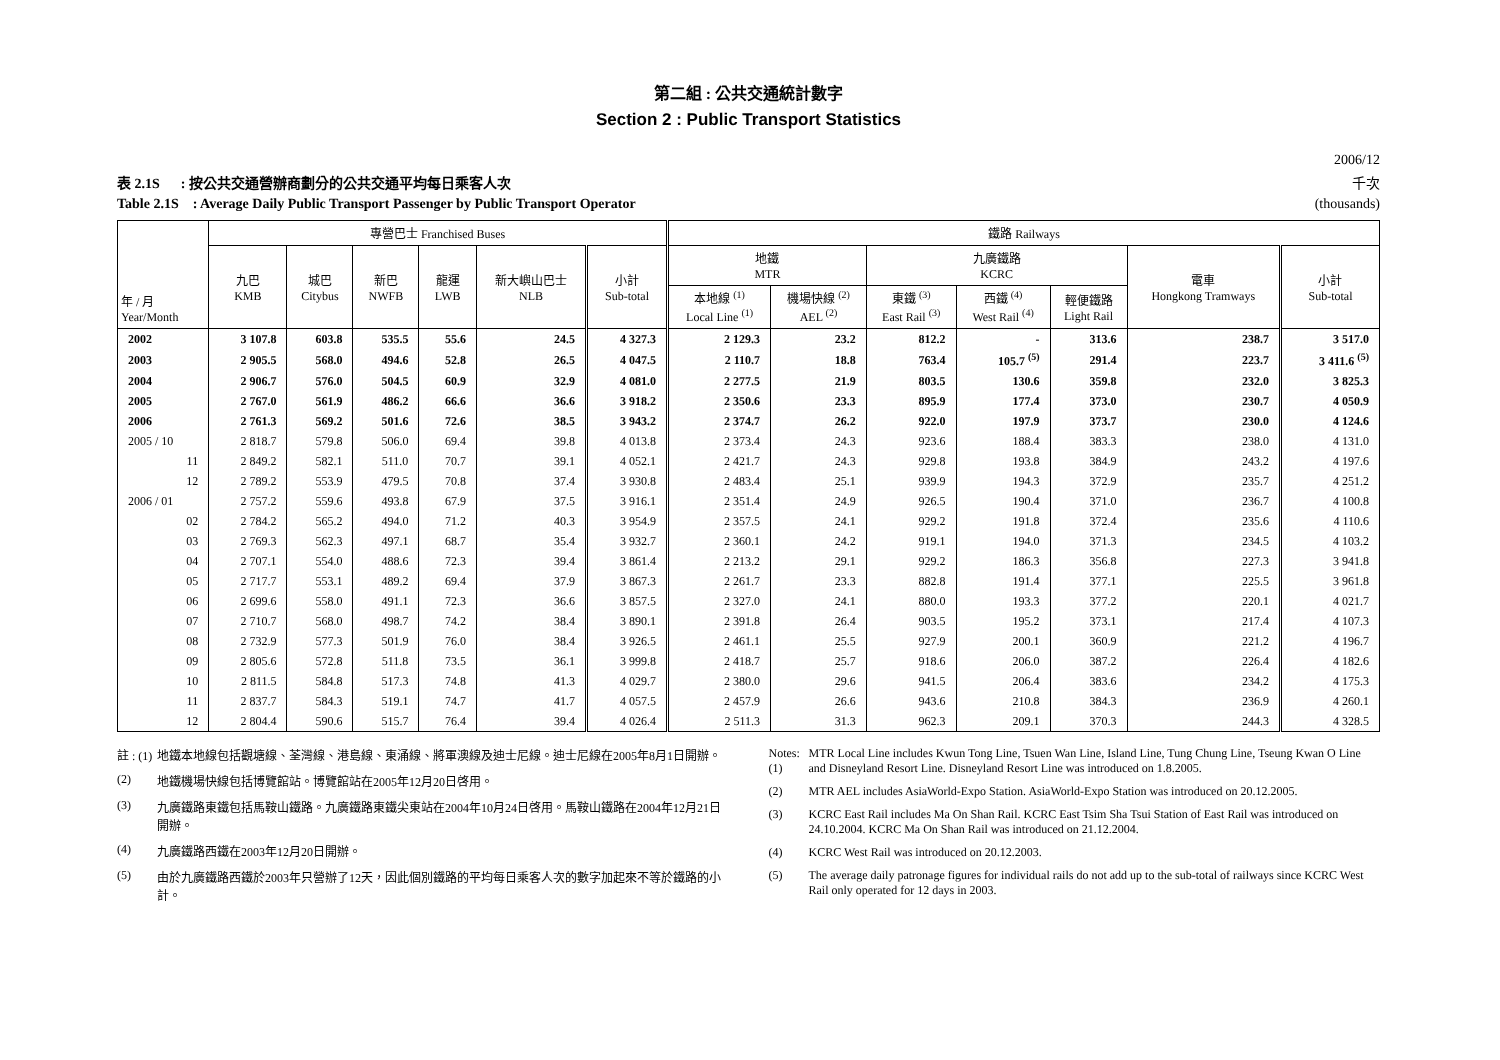第二組 : 公共交通統計數字
Section 2 : Public Transport Statistics
2006/12
表 2.1S : 按公共交通營辦商劃分的公共交通平均每日乘客人次 千次
Table 2.1S : Average Daily Public Transport Passenger by Public Transport Operator (thousands)
| 年 / 月 Year/Month | 專營巴士 Franchised Buses | | | | | | 鐵路 Railways | | | | | | |
| --- | --- | --- | --- | --- | --- | --- | --- | --- | --- | --- | --- | --- | --- |
| | 九巴 KMB | 城巴 Citybus | 新巴 NWFB | 龍運 LWB | 新大嶼山巴士 NLB | 小計 Sub-total | 地鐵 MTR | | 九廣鐵路 KCRC | | | 電車 Hongkong Tramways | 小計 Sub-total |
| | | | | | | | 本地線 <sup>(1)</sup> Local Line <sup>(1)</sup> | 機場快線 <sup>(2)</sup> AEL <sup>(2)</sup> | 東鐵 <sup>(3)</sup> East Rail <sup>(3)</sup> | 西鐵 <sup>(4)</sup> West Rail <sup>(4)</sup> | 輕便鐵路 Light Rail | | |
| 2002 | 3 107.8 | 603.8 | 535.5 | 55.6 | 24.5 | 4 327.3 | 2 129.3 | 23.2 | 812.2 | - | 313.6 | 238.7 | 3 517.0 |
| 2003 | 2 905.5 | 568.0 | 494.6 | 52.8 | 26.5 | 4 047.5 | 2 110.7 | 18.8 | 763.4 | 105.7 <sup>(5)</sup> | 291.4 | 223.7 | 3 411.6 <sup>(5)</sup> |
| 2004 | 2 906.7 | 576.0 | 504.5 | 60.9 | 32.9 | 4 081.0 | 2 277.5 | 21.9 | 803.5 | 130.6 | 359.8 | 232.0 | 3 825.3 |
| 2005 | 2 767.0 | 561.9 | 486.2 | 66.6 | 36.6 | 3 918.2 | 2 350.6 | 23.3 | 895.9 | 177.4 | 373.0 | 230.7 | 4 050.9 |
| 2006 | 2 761.3 | 569.2 | 501.6 | 72.6 | 38.5 | 3 943.2 | 2 374.7 | 26.2 | 922.0 | 197.9 | 373.7 | 230.0 | 4 124.6 |
| 2005 / 10 | 2 818.7 | 579.8 | 506.0 | 69.4 | 39.8 | 4 013.8 | 2 373.4 | 24.3 | 923.6 | 188.4 | 383.3 | 238.0 | 4 131.0 |
| 11 | 2 849.2 | 582.1 | 511.0 | 70.7 | 39.1 | 4 052.1 | 2 421.7 | 24.3 | 929.8 | 193.8 | 384.9 | 243.2 | 4 197.6 |
| 12 | 2 789.2 | 553.9 | 479.5 | 70.8 | 37.4 | 3 930.8 | 2 483.4 | 25.1 | 939.9 | 194.3 | 372.9 | 235.7 | 4 251.2 |
| 2006 / 01 | 2 757.2 | 559.6 | 493.8 | 67.9 | 37.5 | 3 916.1 | 2 351.4 | 24.9 | 926.5 | 190.4 | 371.0 | 236.7 | 4 100.8 |
| 02 | 2 784.2 | 565.2 | 494.0 | 71.2 | 40.3 | 3 954.9 | 2 357.5 | 24.1 | 929.2 | 191.8 | 372.4 | 235.6 | 4 110.6 |
| 03 | 2 769.3 | 562.3 | 497.1 | 68.7 | 35.4 | 3 932.7 | 2 360.1 | 24.2 | 919.1 | 194.0 | 371.3 | 234.5 | 4 103.2 |
| 04 | 2 707.1 | 554.0 | 488.6 | 72.3 | 39.4 | 3 861.4 | 2 213.2 | 29.1 | 929.2 | 186.3 | 356.8 | 227.3 | 3 941.8 |
| 05 | 2 717.7 | 553.1 | 489.2 | 69.4 | 37.9 | 3 867.3 | 2 261.7 | 23.3 | 882.8 | 191.4 | 377.1 | 225.5 | 3 961.8 |
| 06 | 2 699.6 | 558.0 | 491.1 | 72.3 | 36.6 | 3 857.5 | 2 327.0 | 24.1 | 880.0 | 193.3 | 377.2 | 220.1 | 4 021.7 |
| 07 | 2 710.7 | 568.0 | 498.7 | 74.2 | 38.4 | 3 890.1 | 2 391.8 | 26.4 | 903.5 | 195.2 | 373.1 | 217.4 | 4 107.3 |
| 08 | 2 732.9 | 577.3 | 501.9 | 76.0 | 38.4 | 3 926.5 | 2 461.1 | 25.5 | 927.9 | 200.1 | 360.9 | 221.2 | 4 196.7 |
| 09 | 2 805.6 | 572.8 | 511.8 | 73.5 | 36.1 | 3 999.8 | 2 418.7 | 25.7 | 918.6 | 206.0 | 387.2 | 226.4 | 4 182.6 |
| 10 | 2 811.5 | 584.8 | 517.3 | 74.8 | 41.3 | 4 029.7 | 2 380.0 | 29.6 | 941.5 | 206.4 | 383.6 | 234.2 | 4 175.3 |
| 11 | 2 837.7 | 584.3 | 519.1 | 74.7 | 41.7 | 4 057.5 | 2 457.9 | 26.6 | 943.6 | 210.8 | 384.3 | 236.9 | 4 260.1 |
| 12 | 2 804.4 | 590.6 | 515.7 | 76.4 | 39.4 | 4 026.4 | 2 511.3 | 31.3 | 962.3 | 209.1 | 370.3 | 244.3 | 4 328.5 |
註 : (1) 地鐵本地線包括觀塘線、荃灣線、港島線、東涌線、將軍澳線及迪士尼線。迪士尼線在2005年8月1日開辦。
(2) 地鐵機場快線包括博覽館站。博覽館站在2005年12月20日啓用。
(3) 九廣鐵路東鐵包括馬鞍山鐵路。九廣鐵路東鐵尖東站在2004年10月24日啓用。馬鞍山鐵路在2004年12月21日開辦。
(4) 九廣鐵路西鐵在2003年12月20日開辦。
(5) 由於九廣鐵路西鐵於2003年只營辦了12天，因此個別鐵路的平均每日乘客人次的數字加起來不等於鐵路的小計。
Notes: (1) MTR Local Line includes Kwun Tong Line, Tsuen Wan Line, Island Line, Tung Chung Line, Tseung Kwan O Line and Disneyland Resort Line. Disneyland Resort Line was introduced on 1.8.2005.
(2) MTR AEL includes AsiaWorld-Expo Station. AsiaWorld-Expo Station was introduced on 20.12.2005.
(3) KCRC East Rail includes Ma On Shan Rail. KCRC East Tsim Sha Tsui Station of East Rail was introduced on 24.10.2004. KCRC Ma On Shan Rail was introduced on 21.12.2004.
(4) KCRC West Rail was introduced on 20.12.2003.
(5) The average daily patronage figures for individual rails do not add up to the sub-total of railways since KCRC West Rail only operated for 12 days in 2003.